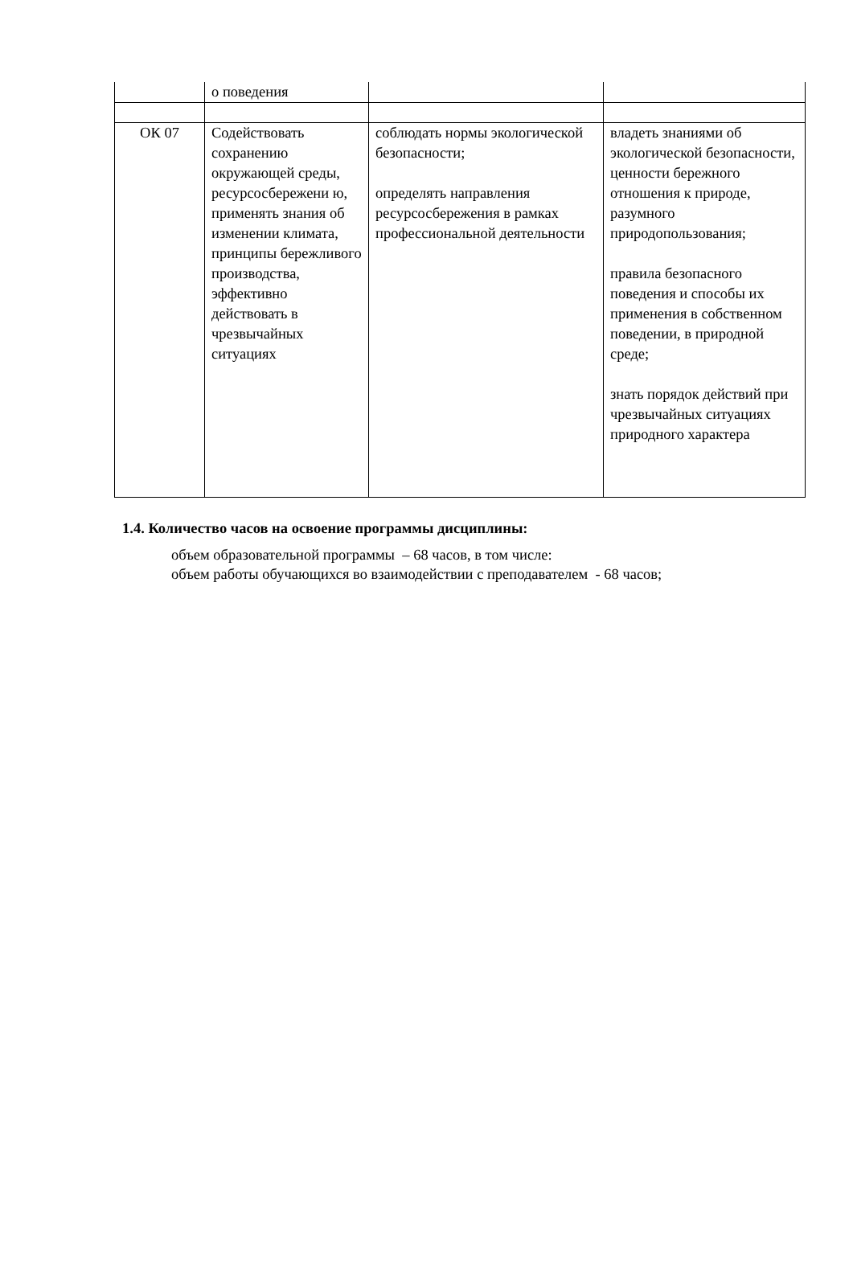| | о поведения | | |
| ОК 07 | Содействовать сохранению окружающей среды, ресурсосбережени ю, применять знания об изменении климата, принципы бережливого производства, эффективно действовать в чрезвычайных ситуациях | соблюдать нормы экологической безопасности; определять направления ресурсосбережения в рамках профессиональной деятельности | владеть знаниями об экологической безопасности, ценности бережного отношения к природе, разумного природопользования; правила безопасного поведения и способы их применения в собственном поведении, в природной среде; знать порядок действий при чрезвычайных ситуациях природного характера |
1.4. Количество часов на освоение программы дисциплины:
объем образовательной программы – 68 часов, в том числе:
объем работы обучающихся во взаимодействии с преподавателем - 68 часов;